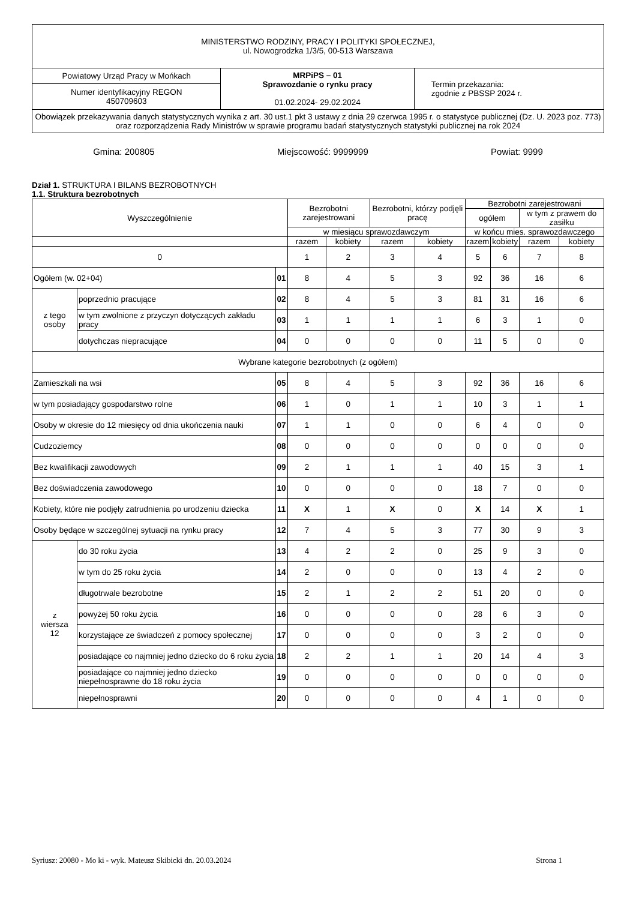| MINISTERSTWO RODZINY, PRACY I POLITYKI SPOŁECZNEJ, ul. Nowogrodzka 1/3/5, 00-513 Warszawa | | |
| Powiatowy Urząd Pracy w Mońkach | MRPiPS – 01 Sprawozdanie o rynku pracy 01.02.2024- 29.02.2024 | Termin przekazania: zgodnie z PBSSP 2024 r. |
| Numer identyfikacyjny REGON 450709603 | | |
| Obowiązek przekazywania danych statystycznych wynika z art. 30 ust.1 pkt 3 ustawy z dnia 29 czerwca 1995 r. o statystyce publicznej (Dz. U. 2023 poz. 773) oraz rozporządzenia Rady Ministrów w sprawie programu badań statystycznych statystyki publicznej na rok 2024 | | |
Gmina: 200805 Miejscowość: 9999999 Powiat: 9999
Dział 1. STRUKTURA I BILANS BEZROBOTNYCH
1.1. Struktura bezrobotnych
| Wyszczególnienie | | | Bezrobotni zarejestrowani | | Bezrobotni, którzy podjęli pracę | | Bezrobotni zarejestrowani | | | |
| --- | --- | --- | --- | --- | --- | --- | --- | --- | --- | --- |
| | | | | | | | ogółem | | w tym z prawem do zasiłku | |
| | | | w miesiącu sprawozdawczym | | | | w końcu mies. sprawozdawczego | | | |
| | | | razem | kobiety | razem | kobiety | razem | kobiety | razem | kobiety |
| 0 | | | 1 | 2 | 3 | 4 | 5 | 6 | 7 | 8 |
| Ogółem (w. 02+04) | | 01 | 8 | 4 | 5 | 3 | 92 | 36 | 16 | 6 |
| z tego osoby | poprzednio pracujące | 02 | 8 | 4 | 5 | 3 | 81 | 31 | 16 | 6 |
| | w tym zwolnione z przyczyn dotyczących zakładu pracy | 03 | 1 | 1 | 1 | 1 | 6 | 3 | 1 | 0 |
| | dotychczas niepracujące | 04 | 0 | 0 | 0 | 0 | 11 | 5 | 0 | 0 |
| Wybrane kategorie bezrobotnych (z ogółem) | | | | | | | | | | |
| Zamieszkali na wsi | | 05 | 8 | 4 | 5 | 3 | 92 | 36 | 16 | 6 |
| w tym posiadający gospodarstwo rolne | | 06 | 1 | 0 | 1 | 1 | 10 | 3 | 1 | 1 |
| Osoby w okresie do 12 miesięcy od dnia ukończenia nauki | | 07 | 1 | 1 | 0 | 0 | 6 | 4 | 0 | 0 |
| Cudzoziemcy | | 08 | 0 | 0 | 0 | 0 | 0 | 0 | 0 | 0 |
| Bez kwalifikacji zawodowych | | 09 | 2 | 1 | 1 | 1 | 40 | 15 | 3 | 1 |
| Bez doświadczenia zawodowego | | 10 | 0 | 0 | 0 | 0 | 18 | 7 | 0 | 0 |
| Kobiety, które nie podjęły zatrudnienia po urodzeniu dziecka | | 11 | X | 1 | X | 0 | X | 14 | X | 1 |
| Osoby będące w szczególnej sytuacji na rynku pracy | | 12 | 7 | 4 | 5 | 3 | 77 | 30 | 9 | 3 |
| z wiersza 12 | do 30 roku życia | 13 | 4 | 2 | 2 | 0 | 25 | 9 | 3 | 0 |
| | w tym do 25 roku życia | 14 | 2 | 0 | 0 | 0 | 13 | 4 | 2 | 0 |
| | długotrwale bezrobotne | 15 | 2 | 1 | 2 | 2 | 51 | 20 | 0 | 0 |
| | powyżej 50 roku życia | 16 | 0 | 0 | 0 | 0 | 28 | 6 | 3 | 0 |
| | korzystające ze świadczeń z pomocy społecznej | 17 | 0 | 0 | 0 | 0 | 3 | 2 | 0 | 0 |
| | posiadające co najmniej jedno dziecko do 6 roku życia | 18 | 2 | 2 | 1 | 1 | 20 | 14 | 4 | 3 |
| | posiadające co najmniej jedno dziecko niepełnosprawne do 18 roku życia | 19 | 0 | 0 | 0 | 0 | 0 | 0 | 0 | 0 |
| | niepełnosprawni | 20 | 0 | 0 | 0 | 0 | 4 | 1 | 0 | 0 |
Syriusz: 20080 - Mo ki - wyk. Mateusz Skibicki dn. 20.03.2024 Strona 1